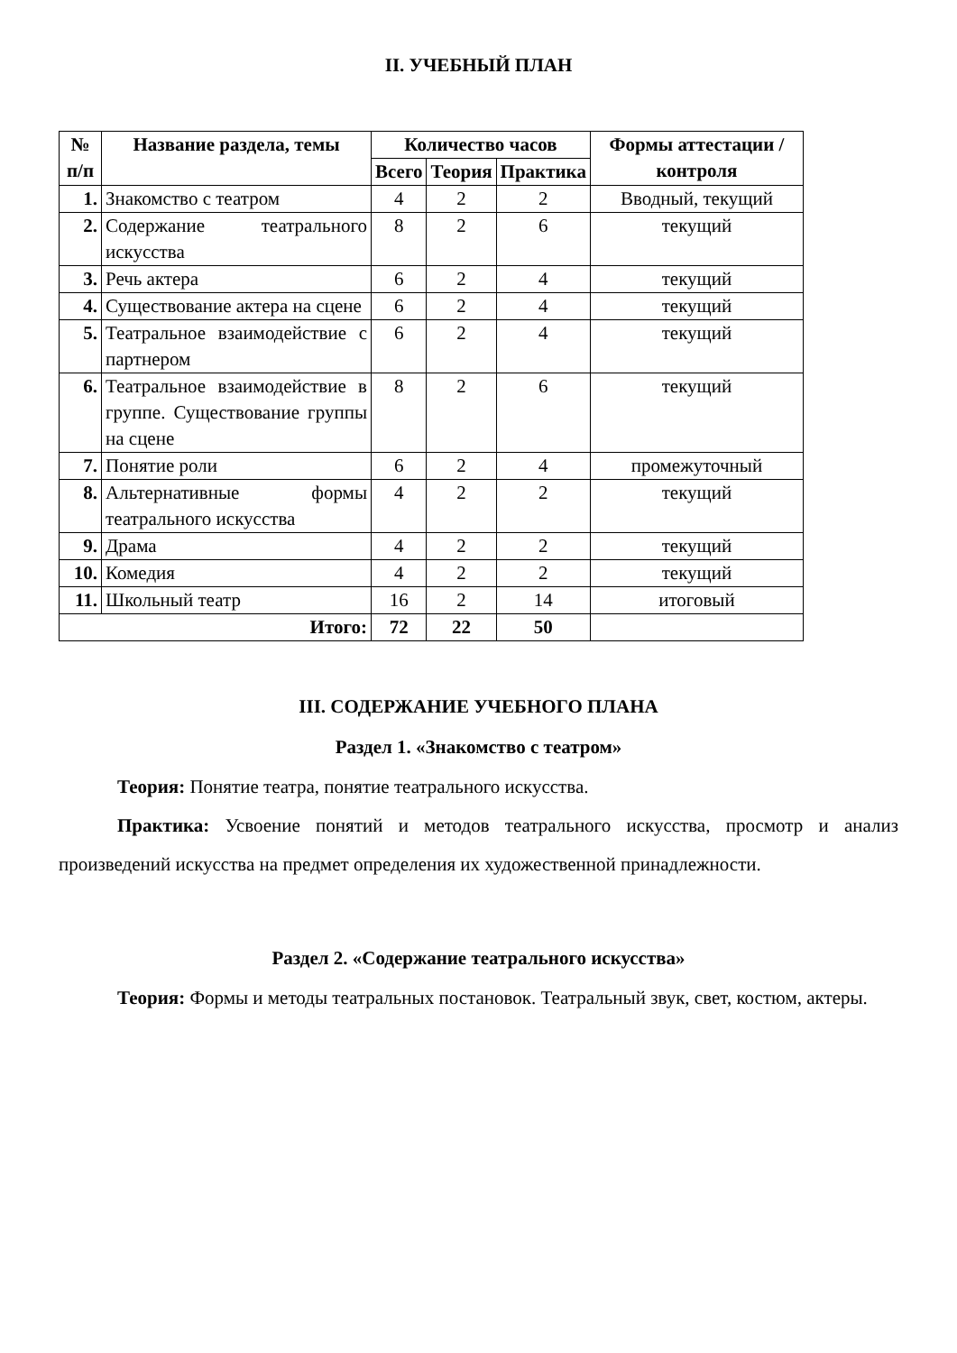II. УЧЕБНЫЙ ПЛАН
| № п/п | Название раздела, темы | Количество часов | | | Формы аттестации /контроля |
| --- | --- | --- | --- | --- | --- |
| | | Всего | Теория | Практика | |
| 1. | Знакомство с театром | 4 | 2 | 2 | Вводный, текущий |
| 2. | Содержание театрального искусства | 8 | 2 | 6 | текущий |
| 3. | Речь актера | 6 | 2 | 4 | текущий |
| 4. | Существование актера на сцене | 6 | 2 | 4 | текущий |
| 5. | Театральное взаимодействие с партнером | 6 | 2 | 4 | текущий |
| 6. | Театральное взаимодействие в группе. Существование группы на сцене | 8 | 2 | 6 | текущий |
| 7. | Понятие роли | 6 | 2 | 4 | промежуточный |
| 8. | Альтернативные формы театрального искусства | 4 | 2 | 2 | текущий |
| 9. | Драма | 4 | 2 | 2 | текущий |
| 10. | Комедия | 4 | 2 | 2 | текущий |
| 11. | Школьный театр | 16 | 2 | 14 | итоговый |
| Итого: | | 72 | 22 | 50 | |
III. СОДЕРЖАНИЕ УЧЕБНОГО ПЛАНА
Раздел 1. «Знакомство с театром»
Теория: Понятие театра, понятие театрального искусства.
Практика: Усвоение понятий и методов театрального искусства, просмотр и анализ произведений искусства на предмет определения их художественной принадлежности.
Раздел 2. «Содержание театрального искусства»
Теория: Формы и методы театральных постановок. Театральный звук, свет, костюм, актеры.